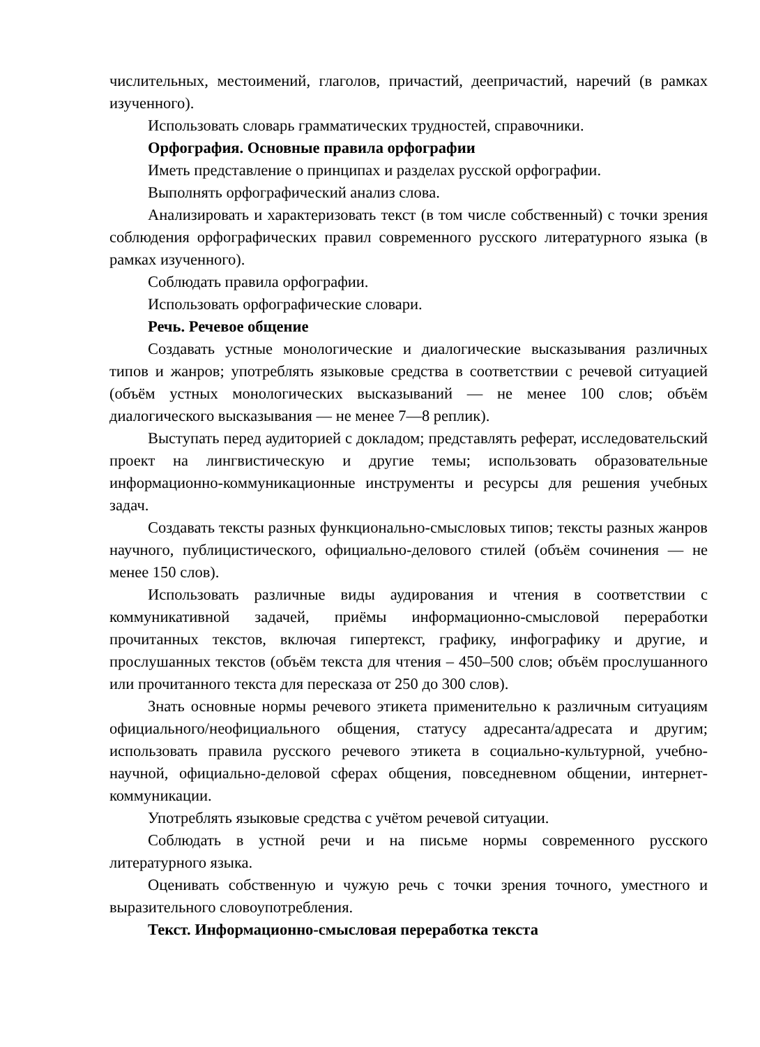числительных, местоимений, глаголов, причастий, деепричастий, наречий (в рамках изученного).
Использовать словарь грамматических трудностей, справочники.
Орфография. Основные правила орфографии
Иметь представление о принципах и разделах русской орфографии.
Выполнять орфографический анализ слова.
Анализировать и характеризовать текст (в том числе собственный) с точки зрения соблюдения орфографических правил современного русского литературного языка (в рамках изученного).
Соблюдать правила орфографии.
Использовать орфографические словари.
Речь. Речевое общение
Создавать устные монологические и диалогические высказывания различных типов и жанров; употреблять языковые средства в соответствии с речевой ситуацией (объём устных монологических высказываний — не менее 100 слов; объём диалогического высказывания — не менее 7—8 реплик).
Выступать перед аудиторией с докладом; представлять реферат, исследовательский проект на лингвистическую и другие темы; использовать образовательные информационно-коммуникационные инструменты и ресурсы для решения учебных задач.
Создавать тексты разных функционально-смысловых типов; тексты разных жанров научного, публицистического, официально-делового стилей (объём сочинения — не менее 150 слов).
Использовать различные виды аудирования и чтения в соответствии с коммуникативной задачей, приёмы информационно-смысловой переработки прочитанных текстов, включая гипертекст, графику, инфографику и другие, и прослушанных текстов (объём текста для чтения – 450–500 слов; объём прослушанного или прочитанного текста для пересказа от 250 до 300 слов).
Знать основные нормы речевого этикета применительно к различным ситуациям официального/неофициального общения, статусу адресанта/адресата и другим; использовать правила русского речевого этикета в социально-культурной, учебно-научной, официально-деловой сферах общения, повседневном общении, интернет-коммуникации.
Употреблять языковые средства с учётом речевой ситуации.
Соблюдать в устной речи и на письме нормы современного русского литературного языка.
Оценивать собственную и чужую речь с точки зрения точного, уместного и выразительного словоупотребления.
Текст. Информационно-смысловая переработка текста